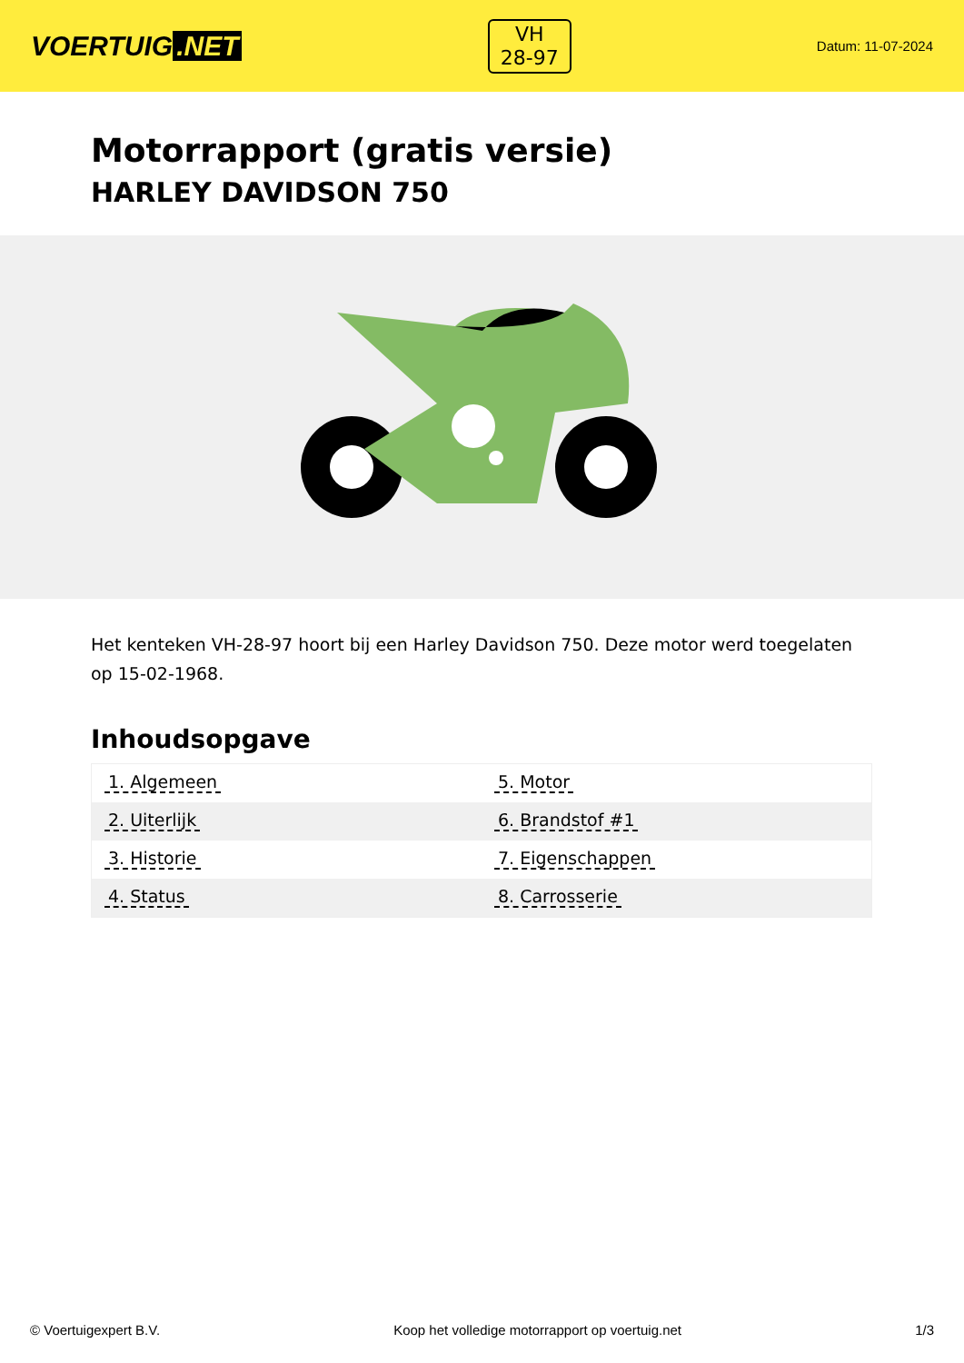VOERTUIG.NET
VH
28-97
Datum: 11-07-2024
Motorrapport (gratis versie)
HARLEY DAVIDSON 750
Het kenteken VH-28-97 hoort bij een Harley Davidson 750. Deze motor werd toegelaten op 15-02-1968.
Inhoudsopgave
| 1. Algemeen | 5. Motor |
| 2. Uiterlijk | 6. Brandstof #1 |
| 3. Historie | 7. Eigenschappen |
| 4. Status | 8. Carrosserie |
© Voertuigexpert B.V. Koop het volledige motorrapport op voertuig.net 1/3